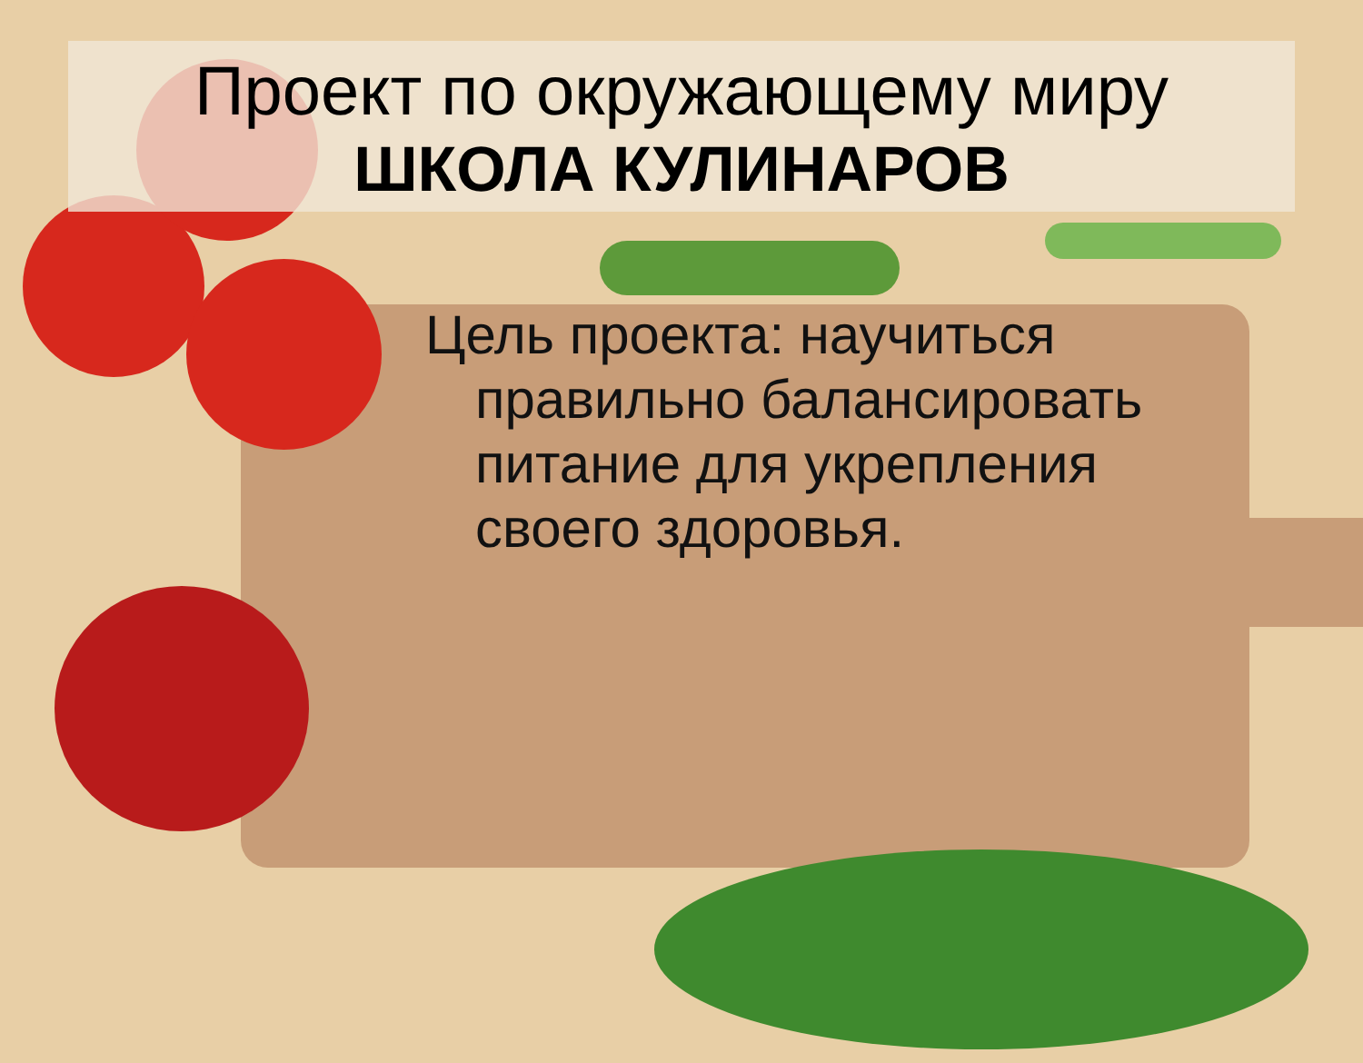Проект по окружающему миру
ШКОЛА КУЛИНАРОВ
Цель проекта: научиться правильно балансировать питание для укрепления своего здоровья.